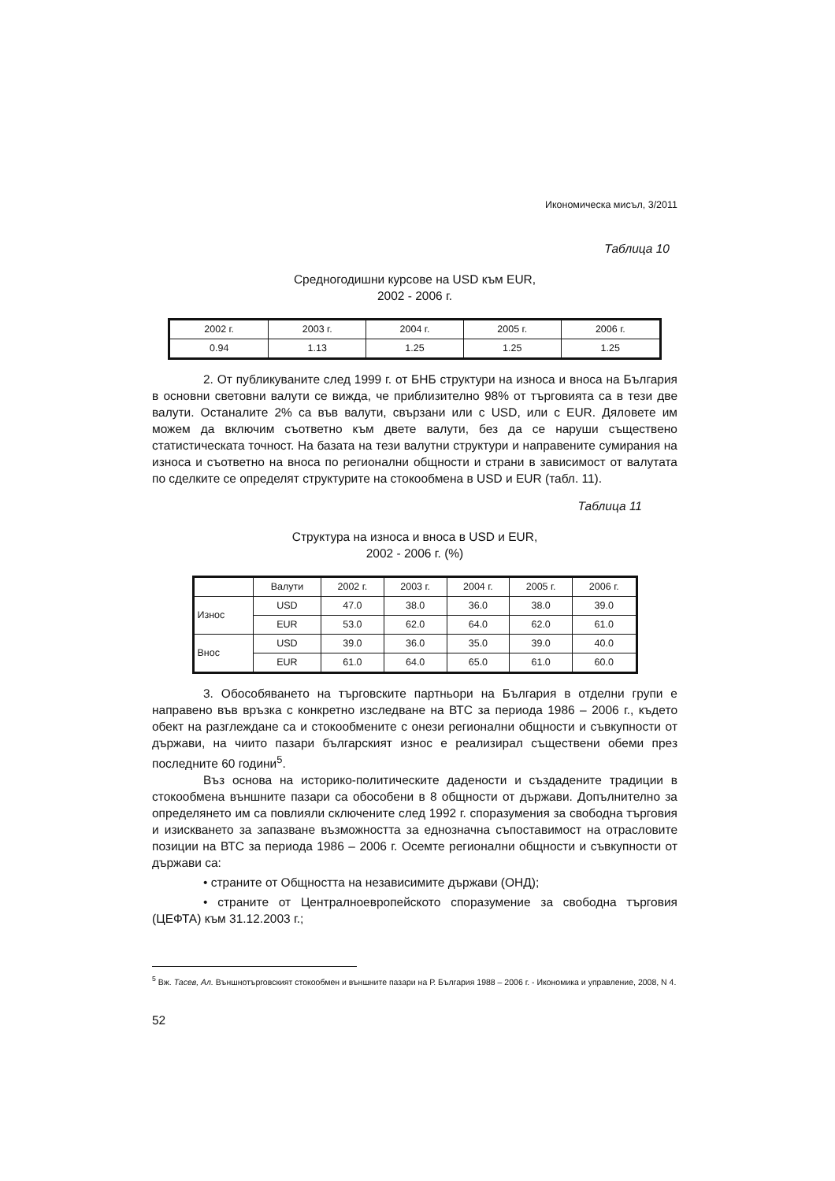Икономическа мисъл, 3/2011
Таблица 10
Средногодишни курсове на USD към EUR,
2002 - 2006 г.
| 2002 г. | 2003 г. | 2004 г. | 2005 г. | 2006 г. |
| --- | --- | --- | --- | --- |
| 0.94 | 1.13 | 1.25 | 1.25 | 1.25 |
2. От публикуваните след 1999 г. от БНБ структури на износа и вноса на България в основни световни валути се вижда, че приблизително 98% от търговията са в тези две валути. Останалите 2% са във валути, свързани или с USD, или с EUR. Дяловете им можем да включим съответно към двете валути, без да се наруши съществено статистическата точност. На базата на тези валутни структури и направените сумирания на износа и съответно на вноса по регионални общности и страни в зависимост от валутата по сделките се определят структурите на стокообмена в USD и EUR (табл. 11).
Таблица 11
Структура на износа и вноса в USD и EUR,
2002 - 2006 г. (%)
| | Валути | 2002 г. | 2003 г. | 2004 г. | 2005 г. | 2006 г. |
| --- | --- | --- | --- | --- | --- | --- |
| Износ | USD | 47.0 | 38.0 | 36.0 | 38.0 | 39.0 |
| | EUR | 53.0 | 62.0 | 64.0 | 62.0 | 61.0 |
| Внос | USD | 39.0 | 36.0 | 35.0 | 39.0 | 40.0 |
| | EUR | 61.0 | 64.0 | 65.0 | 61.0 | 60.0 |
3. Обособяването на търговските партньори на България в отделни групи е направено във връзка с конкретно изследване на ВТС за периода 1986 – 2006 г., където обект на разглеждане са и стокообмените с онези регионални общности и съвкупности от държави, на чиито пазари българският износ е реализирал съществени обеми през последните 60 години<sup>5</sup>.
Въз основа на историко-политическите дадености и създадените традиции в стокообмена външните пазари са обособени в 8 общности от държави. Допълнително за определянето им са повлияли сключените след 1992 г. споразумения за свободна търговия и изискването за запазване възможността за еднозначна съпоставимост на отрасловите позиции на ВТС за периода 1986 – 2006 г. Осемте регионални общности и съвкупности от държави са:
• страните от Общността на независимите държави (ОНД);
• страните от Централноевропейското споразумение за свободна търговия (ЦЕФТА) към 31.12.2003 г.;
<sup>5</sup> Вж. Тасев, Ал. Външнотърговският стокообмен и външните пазари на Р. България 1988 – 2006 г. - Икономика и управление, 2008, N 4.
52